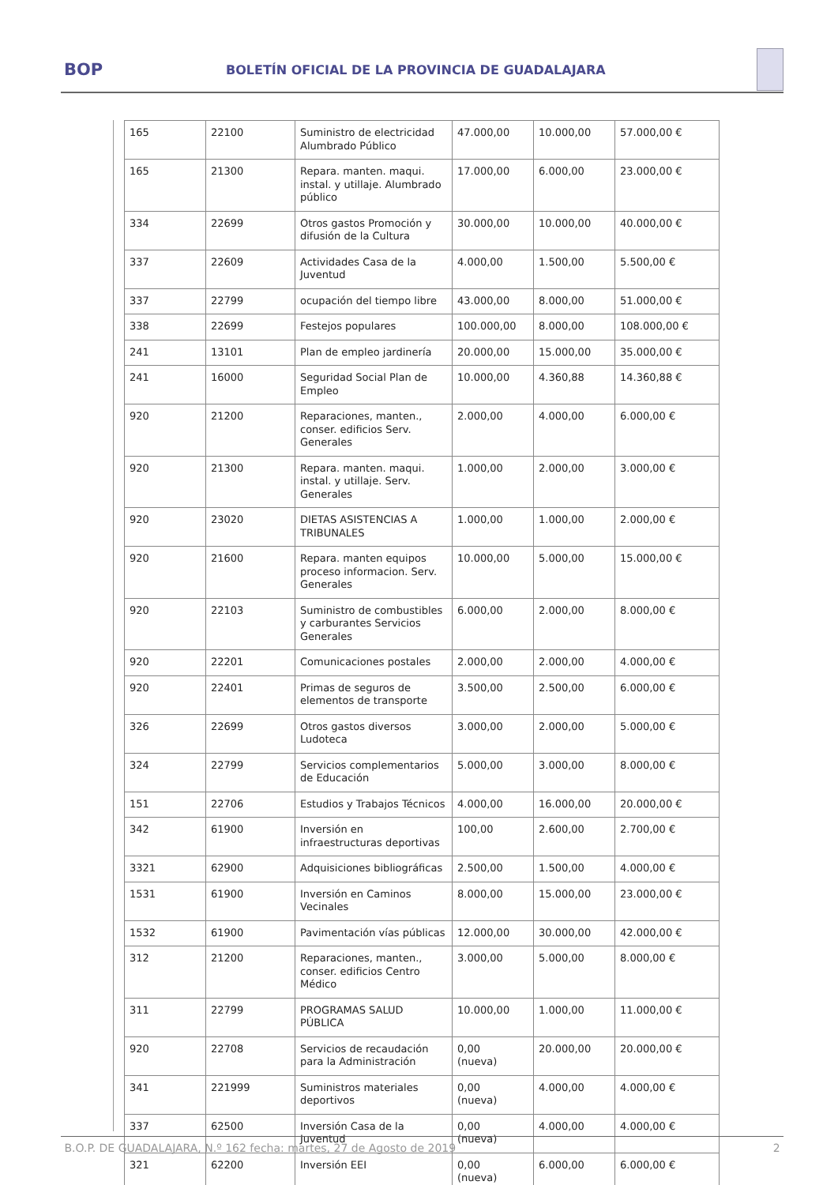BOP
BOLETÍN OFICIAL DE LA PROVINCIA DE GUADALAJARA
| 165 | 22100 | Suministro de electricidad Alumbrado Público | 47.000,00 | 10.000,00 | 57.000,00 € |
| 165 | 21300 | Repara. manten. maqui. instal. y utillaje. Alumbrado público | 17.000,00 | 6.000,00 | 23.000,00 € |
| 334 | 22699 | Otros gastos Promoción y difusión de la Cultura | 30.000,00 | 10.000,00 | 40.000,00 € |
| 337 | 22609 | Actividades Casa de la Juventud | 4.000,00 | 1.500,00 | 5.500,00 € |
| 337 | 22799 | ocupación del tiempo libre | 43.000,00 | 8.000,00 | 51.000,00 € |
| 338 | 22699 | Festejos populares | 100.000,00 | 8.000,00 | 108.000,00 € |
| 241 | 13101 | Plan de empleo jardinería | 20.000,00 | 15.000,00 | 35.000,00 € |
| 241 | 16000 | Seguridad Social Plan de Empleo | 10.000,00 | 4.360,88 | 14.360,88 € |
| 920 | 21200 | Reparaciones, manten., conser. edificios Serv. Generales | 2.000,00 | 4.000,00 | 6.000,00 € |
| 920 | 21300 | Repara. manten. maqui. instal. y utillaje. Serv. Generales | 1.000,00 | 2.000,00 | 3.000,00 € |
| 920 | 23020 | DIETAS ASISTENCIAS A TRIBUNALES | 1.000,00 | 1.000,00 | 2.000,00 € |
| 920 | 21600 | Repara. manten equipos proceso informacion. Serv. Generales | 10.000,00 | 5.000,00 | 15.000,00 € |
| 920 | 22103 | Suministro de combustibles y carburantes Servicios Generales | 6.000,00 | 2.000,00 | 8.000,00 € |
| 920 | 22201 | Comunicaciones postales | 2.000,00 | 2.000,00 | 4.000,00 € |
| 920 | 22401 | Primas de seguros de elementos de transporte | 3.500,00 | 2.500,00 | 6.000,00 € |
| 326 | 22699 | Otros gastos diversos Ludoteca | 3.000,00 | 2.000,00 | 5.000,00 € |
| 324 | 22799 | Servicios complementarios de Educación | 5.000,00 | 3.000,00 | 8.000,00 € |
| 151 | 22706 | Estudios y Trabajos Técnicos | 4.000,00 | 16.000,00 | 20.000,00 € |
| 342 | 61900 | Inversión en infraestructuras deportivas | 100,00 | 2.600,00 | 2.700,00 € |
| 3321 | 62900 | Adquisiciones bibliográficas | 2.500,00 | 1.500,00 | 4.000,00 € |
| 1531 | 61900 | Inversión en Caminos Vecinales | 8.000,00 | 15.000,00 | 23.000,00 € |
| 1532 | 61900 | Pavimentación vías públicas | 12.000,00 | 30.000,00 | 42.000,00 € |
| 312 | 21200 | Reparaciones, manten., conser. edificios Centro Médico | 3.000,00 | 5.000,00 | 8.000,00 € |
| 311 | 22799 | PROGRAMAS SALUD PÚBLICA | 10.000,00 | 1.000,00 | 11.000,00 € |
| 920 | 22708 | Servicios de recaudación para la Administración | 0,00 (nueva) | 20.000,00 | 20.000,00 € |
| 341 | 221999 | Suministros materiales deportivos | 0,00 (nueva) | 4.000,00 | 4.000,00 € |
| 337 | 62500 | Inversión Casa de la Juventud | 0,00 (nueva) | 4.000,00 | 4.000,00 € |
| 321 | 62200 | Inversión EEI | 0,00 (nueva) | 6.000,00 | 6.000,00 € |
B.O.P. DE GUADALAJARA, N.º 162 fecha: martes, 27 de Agosto de 2019 2